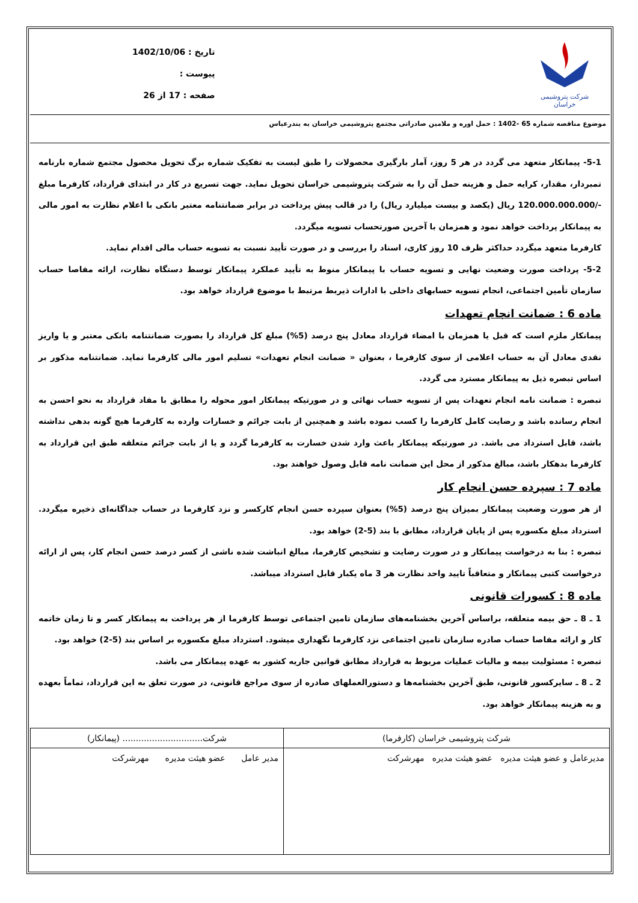شرکت پتروشیمی خراسان
تاریخ : 1402/10/06
پیوست :
صفحه : 17 از 26
موضوع مناقصه شماره 65 -1402 : حمل اوره و ملامین صادراتی مجتمع پتروشیمی خراسان به بندرعباس
5-1- پیمانکار متعهد می گردد در هر 5 روز، آمار بارگیری محصولات را طبق لیست به تفکیک شماره برگ تحویل محصول مجتمع شماره بارنامه تمبردار، مقدار، کرایه حمل و هزینه حمل آن را به شرکت پتروشیمی خراسان تحویل نماید. جهت تسریع در کار در ابتدای قرارداد، کارفرما مبلغ -/120.000.000.000 ریال (یکصد و بیست میلیارد ریال) را در قالب پیش پرداخت در برابر ضمانتنامه معتبر بانکی با اعلام نظارت به امور مالی به پیمانکار پرداخت خواهد نمود و همزمان با آخرین صورتحساب تسویه میگردد.
کارفرما متعهد میگردد حداکثر ظرف 10 روز کاری، اسناد را بررسی و در صورت تأیید نسبت به تسویه حساب مالی اقدام نماید.
5-2- پرداخت صورت وضعیت نهایی و تسویه حساب با پیمانکار منوط به تأیید عملکرد پیمانکار توسط دستگاه نظارت، ارائه مفاصا حساب سازمان تأمین اجتماعی، انجام تسویه حسابهای داخلی با ادارات ذیربط مرتبط با موضوع قرارداد خواهد بود.
ماده 6 : ضمانت انجام تعهدات
پیمانکار ملزم است که قبل یا همزمان با امضاء قرارداد معادل پنج درصد (5%) مبلغ کل قرارداد را بصورت ضمانتنامه بانکی معتبر و یا واریز نقدی معادل آن به حساب اعلامی از سوی کارفرما ، بعنوان « ضمانت انجام تعهدات» تسلیم امور مالی کارفرما نماید. ضمانتنامه مذکور بر اساس تبصره ذیل به پیمانکار مسترد می گردد.
تبصره : ضمانت نامه انجام تعهدات پس از تسویه حساب نهائی و در صورتیکه پیمانکار امور محوله را مطابق با مفاد قرارداد به نحو احسن به انجام رسانده باشد و رضایت کامل کارفرما را کسب نموده باشد و همچنین از بابت جرائم و خسارات وارده به کارفرما هیچ گونه بدهی نداشته باشد، قابل استرداد می باشد. در صورتیکه پیمانکار باعث وارد شدن خسارت به کارفرما گردد و یا از بابت جرائم متعلقه طبق این قرارداد به کارفرما بدهکار باشد، مبالغ مذکور از محل این ضمانت نامه قابل وصول خواهند بود.
ماده 7 : سپرده حسن انجام کار
از هر صورت وضعیت پیمانکار بمیزان پنج درصد (5%) بعنوان سپرده حسن انجام کارکسر و نزد کارفرما در حساب جداگانه‌ای ذخیره میگردد. استرداد مبلغ مکسوره پس از پایان قرارداد، مطابق با بند (5-2) خواهد بود.
تبصره : بنا به درخواست پیمانکار و در صورت رضایت و تشخیص کارفرما، مبالغ انباشت شده ناشی از کسر درصد حسن انجام کار، پس از ارائه درخواست کتبی پیمانکار و متعاقباً تایید واحد نظارت هر 3 ماه یکبار قابل استرداد میباشد.
ماده 8 : کسورات قانونی
1 ـ 8 ـ حق بیمه متعلقه، براساس آخرین بخشنامه‌های سازمان تامین اجتماعی توسط کارفرما از هر پرداخت به پیمانکار کسر و تا زمان خاتمه کار و ارائه مفاصا حساب صادره سازمان تامین اجتماعی نزد کارفرما نگهداری میشود. استرداد مبلغ مکسوره بر اساس بند (5-2) خواهد بود.
تبصره : مسئولیت بیمه و مالیات عملیات مربوط به قرارداد مطابق قوانین جاریه کشور به عهده پیمانکار می باشد.
2 ـ 8 ـ سایرکسور قانونی، طبق آخرین بخشنامه‌ها و دستورالعملهای صادره از سوی مراجع قانونی، در صورت تعلق به این قرارداد، تماماً بعهده و به هزینه پیمانکار خواهد بود.
| شرکت پتروشیمی خراسان (کارفرما) | شرکت.............................. (پیمانکار) |
| مدیرعامل و عضو هیئت مدیره عضو هیئت مدیره مهرشرکت | مدیر عامل عضو هیئت مدیره مهرشرکت |